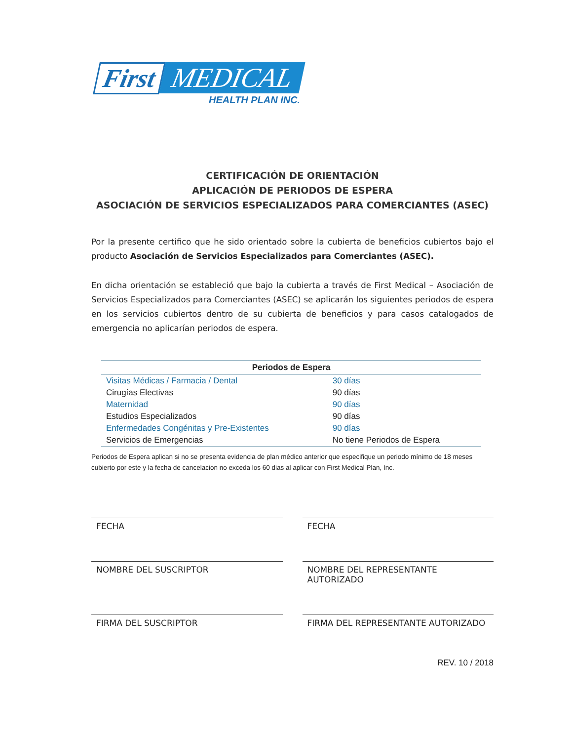First MEDICAL
HEALTH PLAN INC.
CERTIFICACIÓN DE ORIENTACIÓN
APLICACIÓN DE PERIODOS DE ESPERA
ASOCIACIÓN DE SERVICIOS ESPECIALIZADOS PARA COMERCIANTES (ASEC)
Por la presente certifico que he sido orientado sobre la cubierta de beneficios cubiertos bajo el producto Asociación de Servicios Especializados para Comerciantes (ASEC).
En dicha orientación se estableció que bajo la cubierta a través de First Medical – Asociación de Servicios Especializados para Comerciantes (ASEC) se aplicarán los siguientes periodos de espera en los servicios cubiertos dentro de su cubierta de beneficios y para casos catalogados de emergencia no aplicarían periodos de espera.
| Periodos de Espera | |
| --- | --- |
| Visitas Médicas / Farmacia / Dental | 30 días |
| Cirugías Electivas | 90 días |
| Maternidad | 90 días |
| Estudios Especializados | 90 días |
| Enfermedades Congénitas y Pre-Existentes | 90 días |
| Servicios de Emergencias | No tiene Periodos de Espera |
Periodos de Espera aplican si no se presenta evidencia de plan médico anterior que especifique un periodo mínimo de 18 meses cubierto por este y la fecha de cancelacion no exceda los 60 dias al aplicar con First Medical Plan, Inc.
FECHA
FECHA
NOMBRE DEL SUSCRIPTOR
NOMBRE DEL REPRESENTANTE AUTORIZADO
FIRMA DEL SUSCRIPTOR
FIRMA DEL REPRESENTANTE AUTORIZADO
REV. 10 / 2018